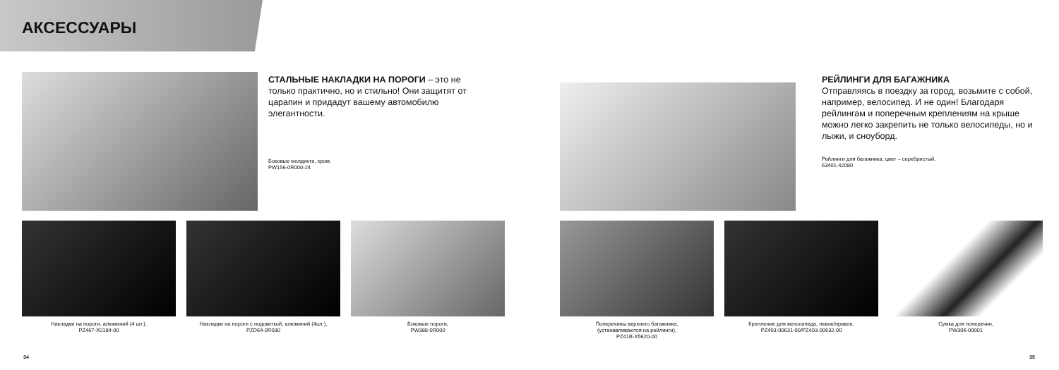АКСЕССУАРЫ
СТАЛЬНЫЕ НАКЛАДКИ НА ПОРОГИ – это не только практично, но и стильно! Они защитят от царапин и придадут вашему автомобилю элегантности.
Боковые молдинги, хром,
PW156-0R000-24
РЕЙЛИНГИ ДЛЯ БАГАЖНИКА
Отправляясь в поездку за город, возьмите с собой, например, велосипед. И не один! Благодаря рейлингам и поперечным креплениям на крыше можно легко закрепить не только велосипеды, но и лыжи, и сноуборд.
Рейлинги для багажника, цвет – серебристый,
63401-42080
Накладки на пороги, алюминий (4 шт.),
PZ467-X0184-00
Накладки на пороги с подсветкой, алюминий (4шт.),
PZD64-0R030
Боковые пороги,
PW388-0R000
Поперечины верхнего багажника,
(устанавливаются на рейлинги),
PZ41B-X5620-00
Крепление для велосипеда, левое/правое,
PZ403-00631-00/PZ403-00632-00
Сумка для поперечин,
PW306-00001
34 35